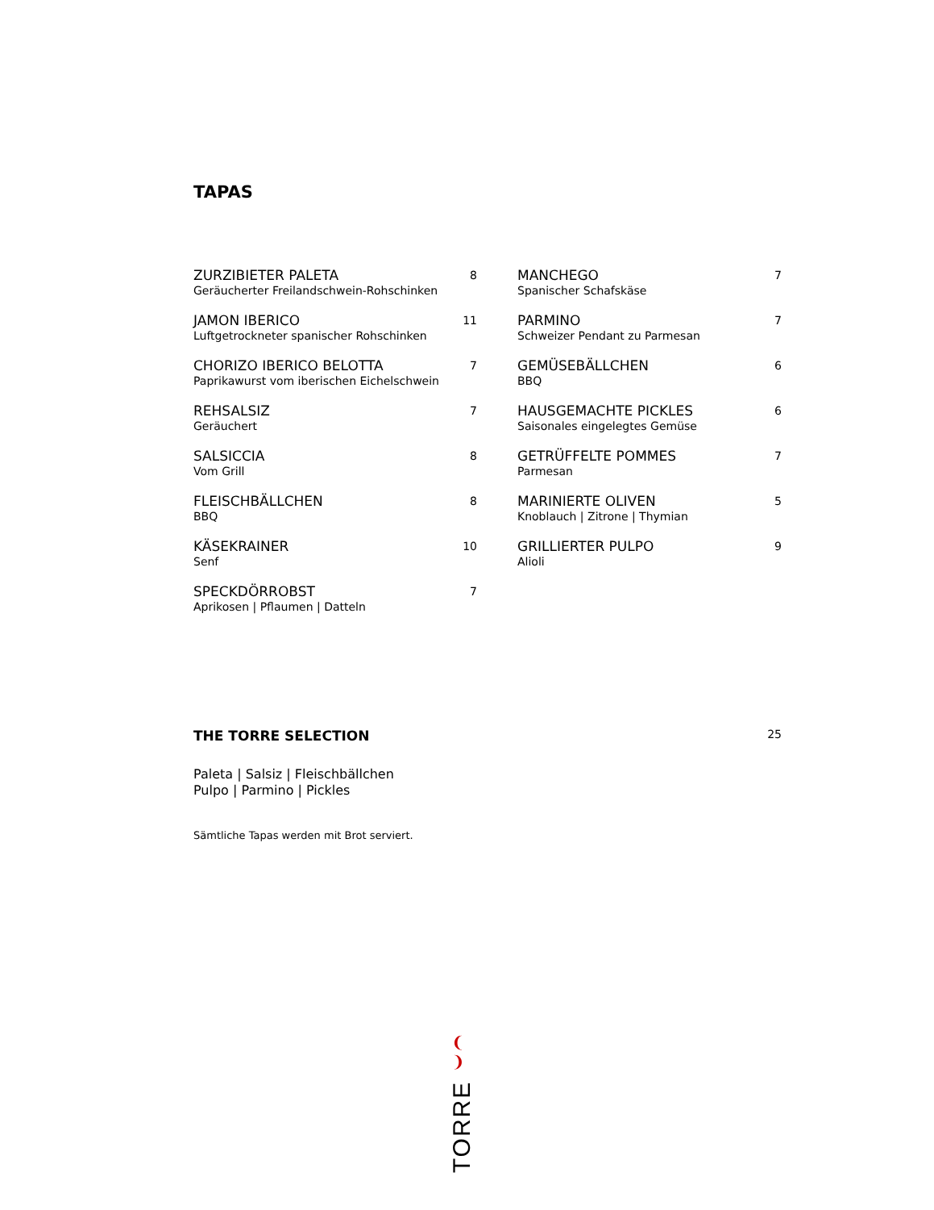TAPAS
ZURZIBIETER PALETA 8
Geräucherter Freilandschwein-Rohschinken
JAMON IBERICO 11
Luftgetrockneter spanischer Rohschinken
CHORIZO IBERICO BELOTTA 7
Paprikawurst vom iberischen Eichelschwein
REHSALSIZ 7
Geräuchert
SALSICCIA 8
Vom Grill
FLEISCHBÄLLCHEN 8
BBQ
KÄSEKRAINER 10
Senf
SPECKDÖRROBST 7
Aprikosen | Pflaumen | Datteln
MANCHEGO 7
Spanischer Schafskäse
PARMINO 7
Schweizer Pendant zu Parmesan
GEMÜSEBÄLLCHEN 6
BBQ
HAUSGEMACHTE PICKLES 6
Saisonales eingelegtes Gemüse
GETRÜFFELTE POMMES 7
Parmesan
MARINIERTE OLIVEN 5
Knoblauch | Zitrone | Thymian
GRILLIERTER PULPO 9
Alioli
THE TORRE SELECTION 25
Paleta | Salsiz | Fleischbällchen
Pulpo | Parmino | Pickles
Sämtliche Tapas werden mit Brot serviert.
❨ ❩
TORRE